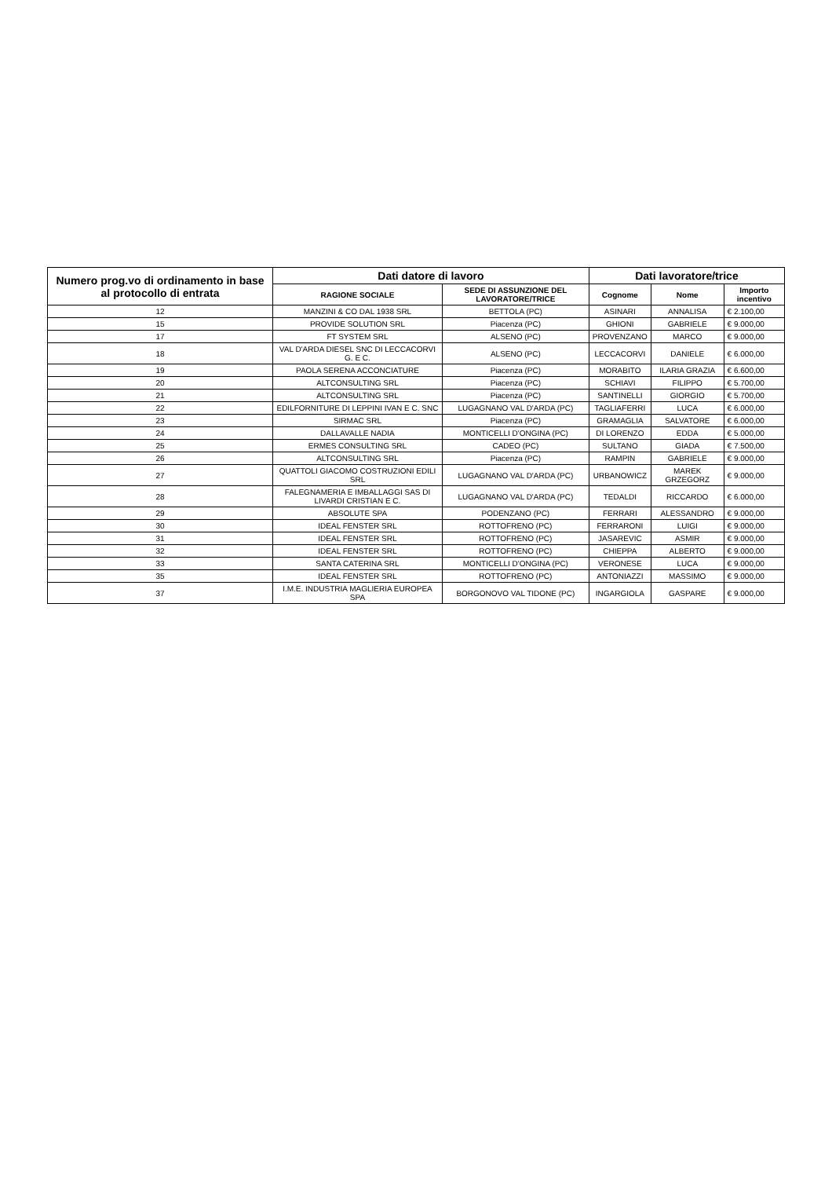| Numero prog.vo di ordinamento in base al protocollo di entrata | Dati datore di lavoro | | Dati lavoratore/trice | | |
| --- | --- | --- | --- | --- | --- |
| | RAGIONE SOCIALE | SEDE DI ASSUNZIONE DEL LAVORATORE/TRICE | Cognome | Nome | Importo incentivo |
| 12 | MANZINI & CO DAL 1938 SRL | BETTOLA (PC) | ASINARI | ANNALISA | € 2.100,00 |
| 15 | PROVIDE SOLUTION SRL | Piacenza (PC) | GHIONI | GABRIELE | € 9.000,00 |
| 17 | FT SYSTEM SRL | ALSENO (PC) | PROVENZANO | MARCO | € 9.000,00 |
| 18 | VAL D'ARDA DIESEL SNC DI LECCACORVI G. E C. | ALSENO (PC) | LECCACORVI | DANIELE | € 6.000,00 |
| 19 | PAOLA SERENA ACCONCIATURE | Piacenza (PC) | MORABITO | ILARIA GRAZIA | € 6.600,00 |
| 20 | ALTCONSULTING SRL | Piacenza (PC) | SCHIAVI | FILIPPO | € 5.700,00 |
| 21 | ALTCONSULTING SRL | Piacenza (PC) | SANTINELLI | GIORGIO | € 5.700,00 |
| 22 | EDILFORNITURE DI LEPPINI IVAN E C. SNC | LUGAGNANO VAL D'ARDA (PC) | TAGLIAFERRI | LUCA | € 6.000,00 |
| 23 | SIRMAC SRL | Piacenza (PC) | GRAMAGLIA | SALVATORE | € 6.000,00 |
| 24 | DALLAVALLE NADIA | MONTICELLI D'ONGINA (PC) | DI LORENZO | EDDA | € 5.000,00 |
| 25 | ERMES CONSULTING SRL | CADEO (PC) | SULTANO | GIADA | € 7.500,00 |
| 26 | ALTCONSULTING SRL | Piacenza (PC) | RAMPIN | GABRIELE | € 9.000,00 |
| 27 | QUATTOLI GIACOMO COSTRUZIONI EDILI SRL | LUGAGNANO VAL D'ARDA (PC) | URBANOWICZ | MAREK GRZEGORZ | € 9.000,00 |
| 28 | FALEGNAMERIA E IMBALLAGGI SAS DI LIVARDI CRISTIAN E C. | LUGAGNANO VAL D'ARDA (PC) | TEDALDI | RICCARDO | € 6.000,00 |
| 29 | ABSOLUTE SPA | PODENZANO (PC) | FERRARI | ALESSANDRO | € 9.000,00 |
| 30 | IDEAL FENSTER SRL | ROTTOFRENO (PC) | FERRARONI | LUIGI | € 9.000,00 |
| 31 | IDEAL FENSTER SRL | ROTTOFRENO (PC) | JASAREVIC | ASMIR | € 9.000,00 |
| 32 | IDEAL FENSTER SRL | ROTTOFRENO (PC) | CHIEPPA | ALBERTO | € 9.000,00 |
| 33 | SANTA CATERINA SRL | MONTICELLI D'ONGINA (PC) | VERONESE | LUCA | € 9.000,00 |
| 35 | IDEAL FENSTER SRL | ROTTOFRENO (PC) | ANTONIAZZI | MASSIMO | € 9.000,00 |
| 37 | I.M.E. INDUSTRIA MAGLIERIA EUROPEA SPA | BORGONOVO VAL TIDONE (PC) | INGARGIOLA | GASPARE | € 9.000,00 |